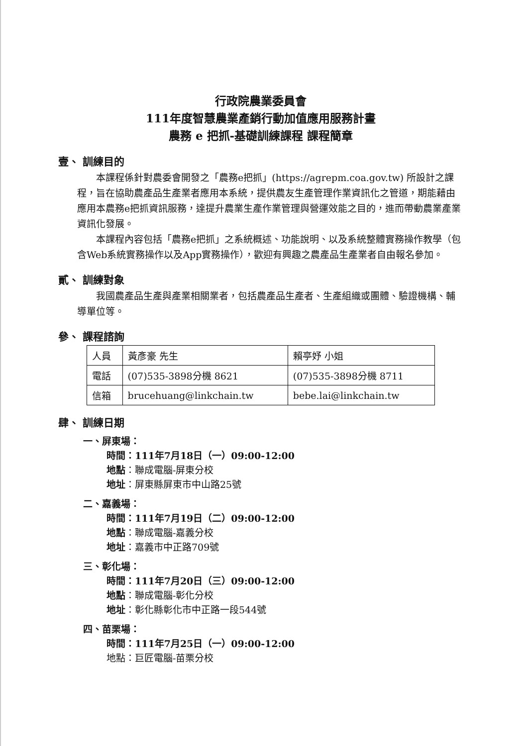行政院農業委員會
111年度智慧農業產銷行動加值應用服務計畫
農務 e 把抓-基礎訓練課程 課程簡章
壹、 訓練目的
本課程係針對農委會開發之「農務e把抓」(https://agrepm.coa.gov.tw) 所設計之課程，旨在協助農產品生產業者應用本系統，提供農友生產管理作業資訊化之管道，期能藉由應用本農務e把抓資訊服務，達提升農業生產作業管理與營運效能之目的，進而帶動農業產業資訊化發展。
本課程內容包括「農務e把抓」之系統概述、功能說明、以及系統整體實務操作教學（包含Web系統實務操作以及App實務操作），歡迎有興趣之農產品生產業者自由報名參加。
貳、 訓練對象
我國農產品生產與產業相關業者，包括農產品生產者、生產組織或團體、驗證機構、輔導單位等。
參、 課程諮詢
| 人員 | 黃彥豪 先生 | 賴亭妤 小姐 |
| 電話 | (07)535-3898分機 8621 | (07)535-3898分機 8711 |
| 信箱 | brucehuang@linkchain.tw | bebe.lai@linkchain.tw |
肆、 訓練日期
一、屏東場：
時間：111年7月18日（一）09:00-12:00
地點：聯成電腦-屏東分校
地址：屏東縣屏東市中山路25號
二、嘉義場：
時間：111年7月19日（二）09:00-12:00
地點：聯成電腦-嘉義分校
地址：嘉義市中正路709號
三、彰化場：
時間：111年7月20日（三）09:00-12:00
地點：聯成電腦-彰化分校
地址：彰化縣彰化市中正路一段544號
四、苗栗場：
時間：111年7月25日（一）09:00-12:00
地點：巨匠電腦-苗栗分校